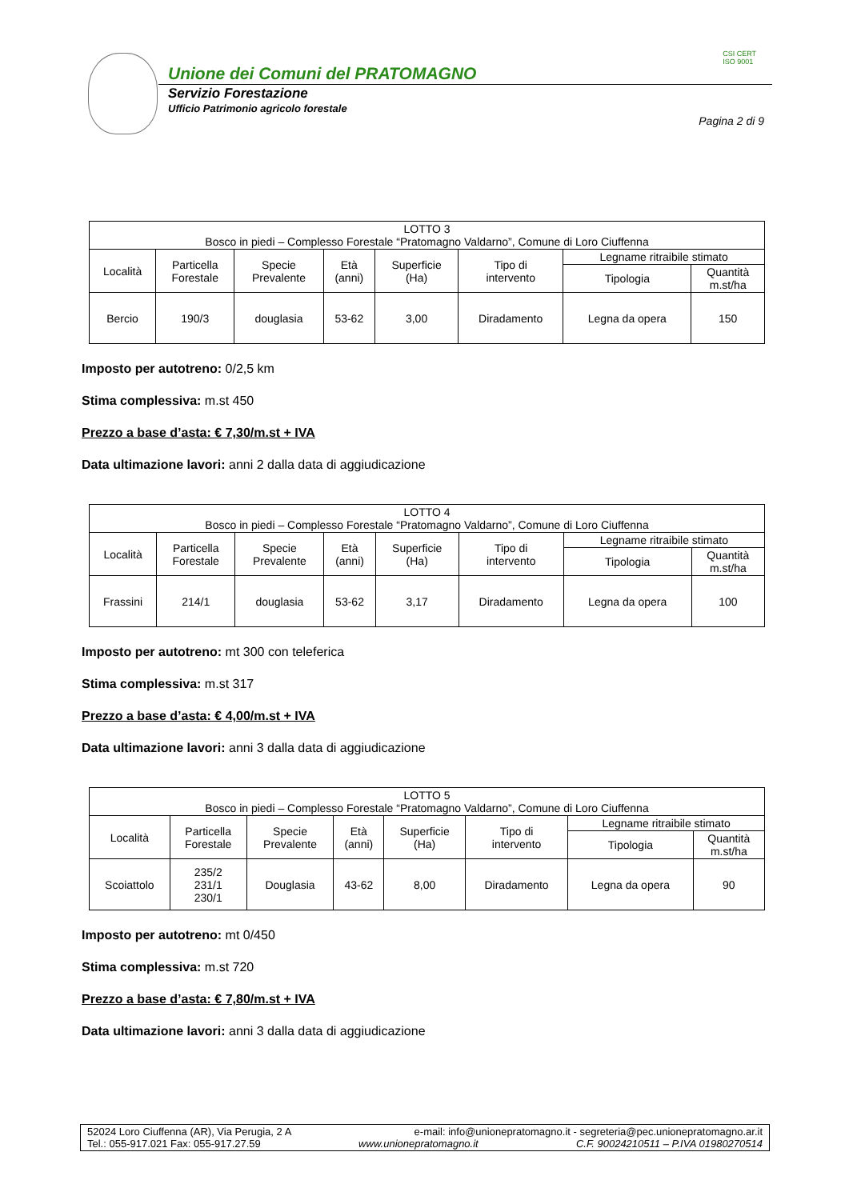Unione dei Comuni del PRATOMAGNO
Servizio Forestazione
Ufficio Patrimonio agricolo forestale
CSI CERT
ISO 9001
Pagina 2 di 9
| LOTTO 3 Bosco in piedi – Complesso Forestale “Pratomagno Valdarno”, Comune di Loro Ciuffenna | | | | | | | |
| Località | Particella Forestale | Specie Prevalente | Età (anni) | Superficie (Ha) | Tipo di intervento | Legname ritraibile stimato | |
| | | | | | | Tipologia | Quantità m.st/ha |
| Bercio | 190/3 | douglasia | 53-62 | 3,00 | Diradamento | Legna da opera | 150 |
Imposto per autotreno: 0/2,5 km
Stima complessiva: m.st 450
Prezzo a base d’asta: € 7,30/m.st + IVA
Data ultimazione lavori: anni 2 dalla data di aggiudicazione
| LOTTO 4 Bosco in piedi – Complesso Forestale “Pratomagno Valdarno”, Comune di Loro Ciuffenna | | | | | | | |
| Località | Particella Forestale | Specie Prevalente | Età (anni) | Superficie (Ha) | Tipo di intervento | Legname ritraibile stimato | |
| | | | | | | Tipologia | Quantità m.st/ha |
| Frassini | 214/1 | douglasia | 53-62 | 3,17 | Diradamento | Legna da opera | 100 |
Imposto per autotreno: mt 300 con teleferica
Stima complessiva: m.st 317
Prezzo a base d’asta: € 4,00/m.st + IVA
Data ultimazione lavori: anni 3 dalla data di aggiudicazione
| LOTTO 5 Bosco in piedi – Complesso Forestale “Pratomagno Valdarno”, Comune di Loro Ciuffenna | | | | | | | |
| Località | Particella Forestale | Specie Prevalente | Età (anni) | Superficie (Ha) | Tipo di intervento | Legname ritraibile stimato | |
| | | | | | | Tipologia | Quantità m.st/ha |
| Scoiattolo | 235/2 231/1 230/1 | Douglasia | 43-62 | 8,00 | Diradamento | Legna da opera | 90 |
Imposto per autotreno: mt 0/450
Stima complessiva: m.st 720
Prezzo a base d’asta: € 7,80/m.st + IVA
Data ultimazione lavori: anni 3 dalla data di aggiudicazione
52024 Loro Ciuffenna (AR), Via Perugia, 2 A e-mail: info@unionepratomagno.it - segreteria@pec.unionepratomagno.ar.it
Tel.: 055-917.021 Fax: 055-917.27.59 www.unionepratomagno.it C.F. 90024210511 – P.IVA 01980270514